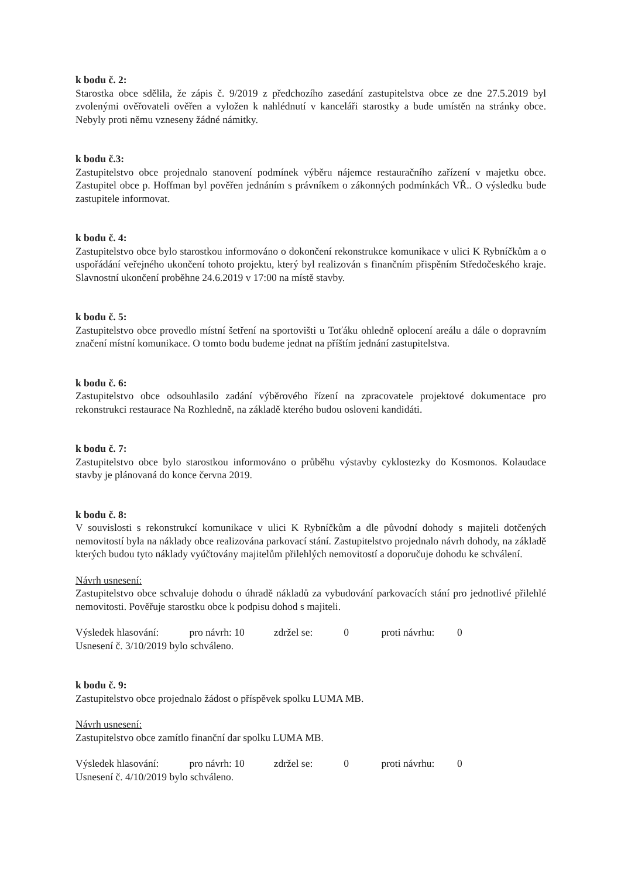k bodu č. 2:
Starostka obce sdělila, že zápis č. 9/2019 z předchozího zasedání zastupitelstva obce ze dne 27.5.2019 byl zvolenými ověřovateli ověřen a vyložen k nahlédnutí v kanceláři starostky a bude umístěn na stránky obce. Nebyly proti němu vzneseny žádné námitky.
k bodu č.3:
Zastupitelstvo obce projednalo stanovení podmínek výběru nájemce restauračního zařízení v majetku obce. Zastupitel obce p. Hoffman byl pověřen jednáním s právníkem o zákonných podmínkách VŘ.. O výsledku bude zastupitele informovat.
k bodu č. 4:
Zastupitelstvo obce bylo starostkou informováno o dokončení rekonstrukce komunikace v ulici K Rybníčkům a o uspořádání veřejného ukončení tohoto projektu, který byl realizován s finančním přispěním Středočeského kraje. Slavnostní ukončení proběhne 24.6.2019 v 17:00 na místě stavby.
k bodu č. 5:
Zastupitelstvo obce provedlo místní šetření na sportovišti u Toťáku ohledně oplocení areálu a dále o dopravním značení místní komunikace. O tomto bodu budeme jednat na příštím jednání zastupitelstva.
k bodu č. 6:
Zastupitelstvo obce odsouhlasilo zadání výběrového řízení na zpracovatele projektové dokumentace pro rekonstrukci restaurace Na Rozhledně, na základě kterého budou osloveni kandidáti.
k bodu č. 7:
Zastupitelstvo obce bylo starostkou informováno o průběhu výstavby cyklostezky do Kosmonos. Kolaudace stavby je plánovaná do konce června 2019.
k bodu č. 8:
V souvislosti s rekonstrukcí komunikace v ulici K Rybníčkům a dle původní dohody s majiteli dotčených nemovitostí byla na náklady obce realizována parkovací stání. Zastupitelstvo projednalo návrh dohody, na základě kterých budou tyto náklady vyúčtovány majitelům přilehlých nemovitostí a doporučuje dohodu ke schválení.
Návrh usnesení:
Zastupitelstvo obce schvaluje dohodu o úhradě nákladů za vybudování parkovacích stání pro jednotlivé přilehlé nemovitosti. Pověřuje starostku obce k podpisu dohod s majiteli.
Výsledek hlasování: pro návrh: 10 zdržel se: 0 proti návrhu: 0
Usnesení č. 3/10/2019 bylo schváleno.
k bodu č. 9:
Zastupitelstvo obce projednalo žádost o příspěvek spolku LUMA MB.
Návrh usnesení:
Zastupitelstvo obce zamítlo finanční dar spolku LUMA MB.
Výsledek hlasování: pro návrh: 10 zdržel se: 0 proti návrhu: 0
Usnesení č. 4/10/2019 bylo schváleno.